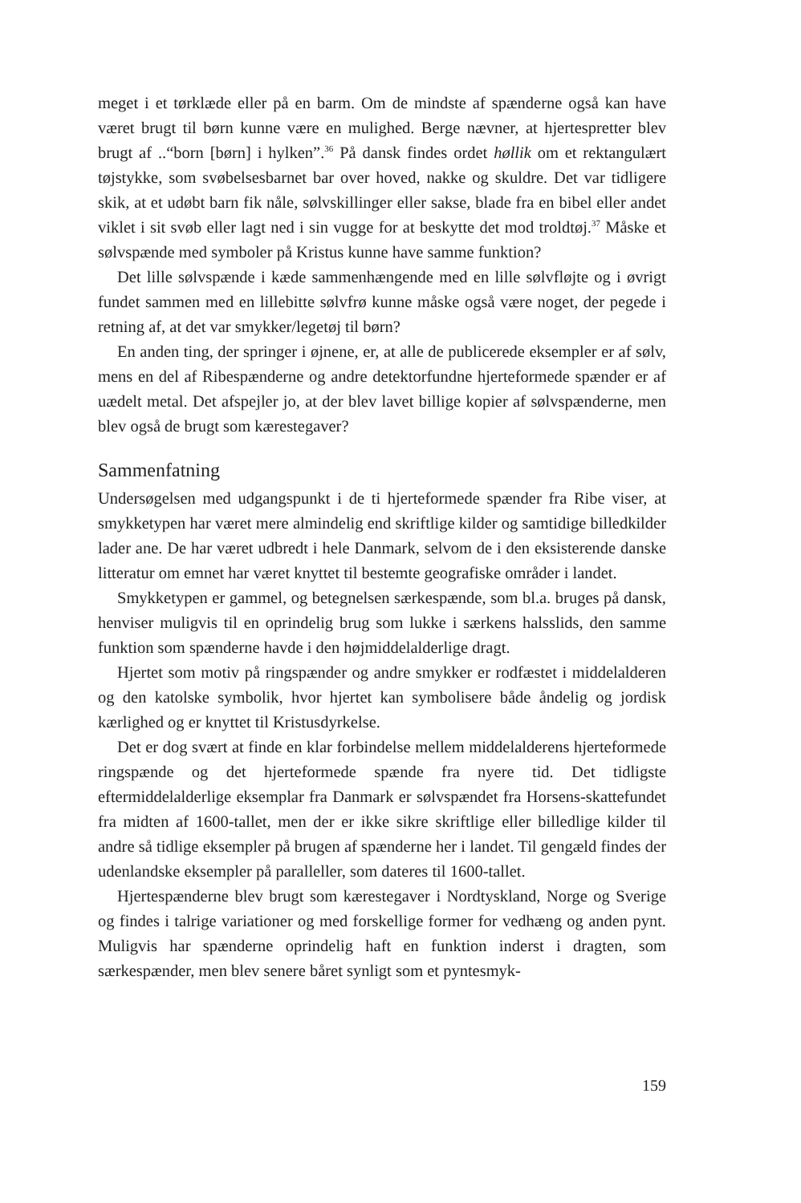meget i et tørklæde eller på en barm. Om de mindste af spænderne også kan have været brugt til børn kunne være en mulighed. Berge nævner, at hjerte­spretter blev brugt af ..“born [børn] i hylken”.<sup>36</sup> På dansk findes ordet høllik om et rektangulært tøjstykke, som svøbelsesbarnet bar over hoved, nakke og skuldre. Det var tidligere skik, at et udøbt barn fik nåle, sølvskillinger eller sakse, blade fra en bibel eller andet viklet i sit svøb eller lagt ned i sin vugge for at beskytte det mod troldtøj.<sup>37</sup> Måske et sølvspænde med symboler på Kristus kunne have samme funktion?
Det lille sølvspænde i kæde sammenhængende med en lille sølvfløjte og i øvrigt fundet sammen med en lillebitte sølvfrø kunne måske også være noget, der pegede i retning af, at det var smykker/legetøj til børn?
En anden ting, der springer i øjnene, er, at alle de publicerede eksempler er af sølv, mens en del af Ribespænderne og andre detektorfundne hjerteformede spænder er af uædelt metal. Det afspejler jo, at der blev lavet billige kopier af sølvspænderne, men blev også de brugt som kærestegaver?
Sammenfatning
Undersøgelsen med udgangspunkt i de ti hjerteformede spænder fra Ribe viser, at smykketypen har været mere almindelig end skriftlige kilder og samtidige billedkilder lader ane. De har været udbredt i hele Danmark, selvom de i den eksisterende danske litteratur om emnet har været knyttet til bestemte geografiske områder i landet.
Smykketypen er gammel, og betegnelsen særkespænde, som bl.a. bruges på dansk, henviser muligvis til en oprindelig brug som lukke i særkens halsslids, den samme funktion som spænderne havde i den højmiddelalderlige dragt.
Hjertet som motiv på ringspænder og andre smykker er rodfæstet i middelalderen og den katolske symbolik, hvor hjertet kan symbolisere både åndelig og jordisk kærlighed og er knyttet til Kristusdyrkelse.
Det er dog svært at finde en klar forbindelse mellem middelalderens hjerteformede ringspænde og det hjerteformede spænde fra nyere tid. Det tidligste eftermiddelalderlige eksemplar fra Danmark er sølvspændet fra Horsens-skattefundet fra midten af 1600-tallet, men der er ikke sikre skriftlige eller billedlige kilder til andre så tidlige eksempler på brugen af spænderne her i landet. Til gengæld findes der udenlandske eksempler på paralleller, som dateres til 1600-tallet.
Hjertespænderne blev brugt som kærestegaver i Nordtyskland, Norge og Sverige og findes i talrige variationer og med forskellige former for vedhæng og anden pynt. Muligvis har spænderne oprindelig haft en funktion inderst i dragten, som særkespænder, men blev senere båret synligt som et pyntesmyk-
159